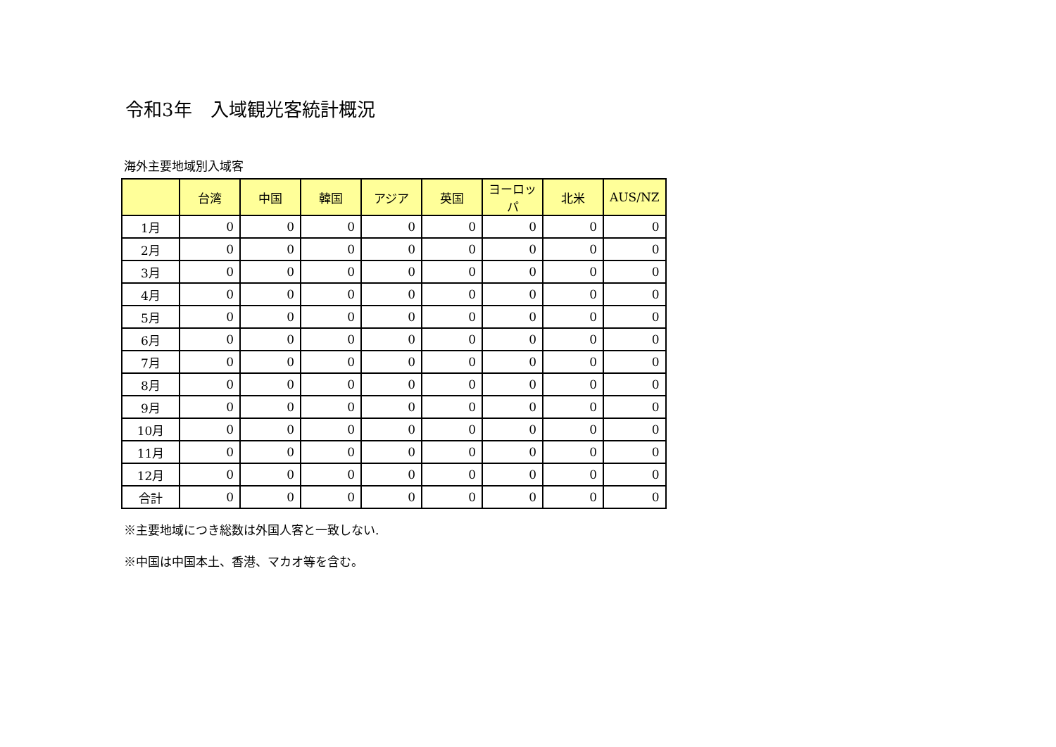令和3年　入域観光客統計概況
海外主要地域別入域客
| | 台湾 | 中国 | 韓国 | アジア | 英国 | ヨーロッパ | 北米 | AUS/NZ |
| --- | --- | --- | --- | --- | --- | --- | --- | --- |
| 1月 | 0 | 0 | 0 | 0 | 0 | 0 | 0 | 0 |
| 2月 | 0 | 0 | 0 | 0 | 0 | 0 | 0 | 0 |
| 3月 | 0 | 0 | 0 | 0 | 0 | 0 | 0 | 0 |
| 4月 | 0 | 0 | 0 | 0 | 0 | 0 | 0 | 0 |
| 5月 | 0 | 0 | 0 | 0 | 0 | 0 | 0 | 0 |
| 6月 | 0 | 0 | 0 | 0 | 0 | 0 | 0 | 0 |
| 7月 | 0 | 0 | 0 | 0 | 0 | 0 | 0 | 0 |
| 8月 | 0 | 0 | 0 | 0 | 0 | 0 | 0 | 0 |
| 9月 | 0 | 0 | 0 | 0 | 0 | 0 | 0 | 0 |
| 10月 | 0 | 0 | 0 | 0 | 0 | 0 | 0 | 0 |
| 11月 | 0 | 0 | 0 | 0 | 0 | 0 | 0 | 0 |
| 12月 | 0 | 0 | 0 | 0 | 0 | 0 | 0 | 0 |
| 合計 | 0 | 0 | 0 | 0 | 0 | 0 | 0 | 0 |
※主要地域につき総数は外国人客と一致しない.
※中国は中国本土、香港、マカオ等を含む。